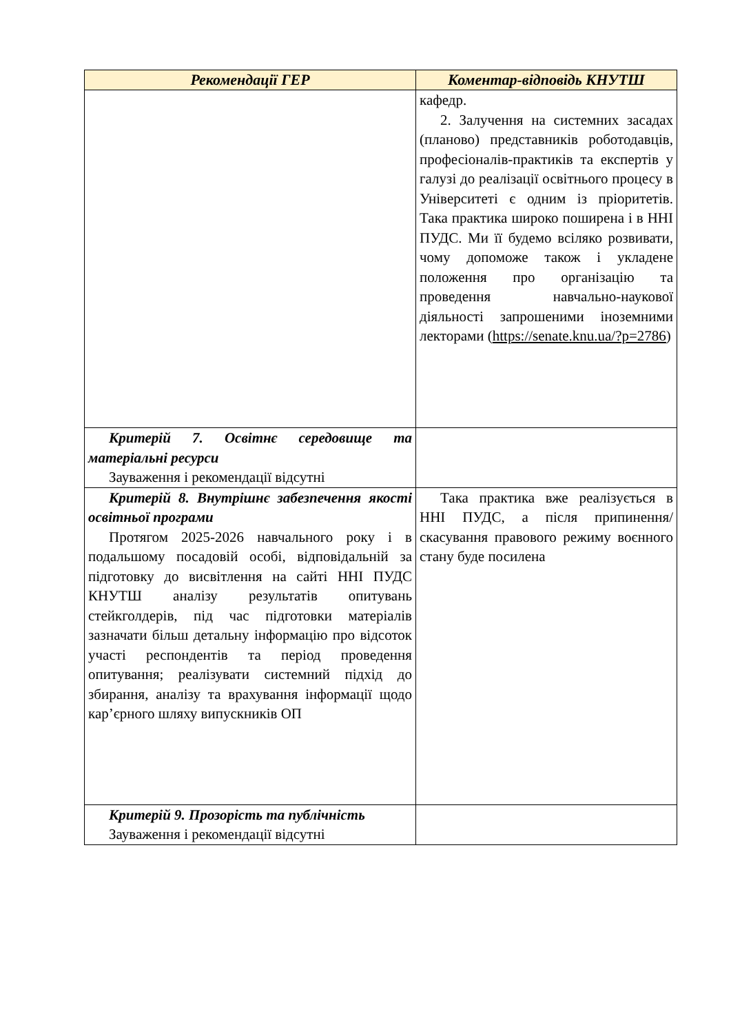| Рекомендації ГЕР | Коментар-відповідь КНУТШ |
| --- | --- |
| | кафедр. 2. Залучення на системних засадах (планово) представників роботодавців, професіоналів-практиків та експертів у галузі до реалізації освітнього процесу в Університеті є одним із пріоритетів. Така практика широко поширена і в ННІ ПУДС. Ми її будемо всіляко розвивати, чому допоможе також і укладене положення про організацію та проведення навчально-наукової діяльності запрошеними іноземними лекторами ( https://senate.knu.ua/?p=2786 ) |
| Критерій 7. Освітнє середовище та матеріальні ресурси Зауваження і рекомендації відсутні | |
| Критерій 8. Внутрішнє забезпечення якості освітньої програми Протягом 2025-2026 навчального року і в подальшому посадовій особі, відповідальній за підготовку до висвітлення на сайті ННІ ПУДС КНУТШ аналізу результатів опитувань стейкголдерів, під час підготовки матеріалів зазначати більш детальну інформацію про відсоток участі респондентів та період проведення опитування; реалізувати системний підхід до збирання, аналізу та врахування інформації щодо кар’єрного шляху випускників ОП | Така практика вже реалізується в ННІ ПУДС, а після припинення/скасування правового режиму воєнного стану буде посилена |
| Критерій 9. Прозорість та публічність Зауваження і рекомендації відсутні | |